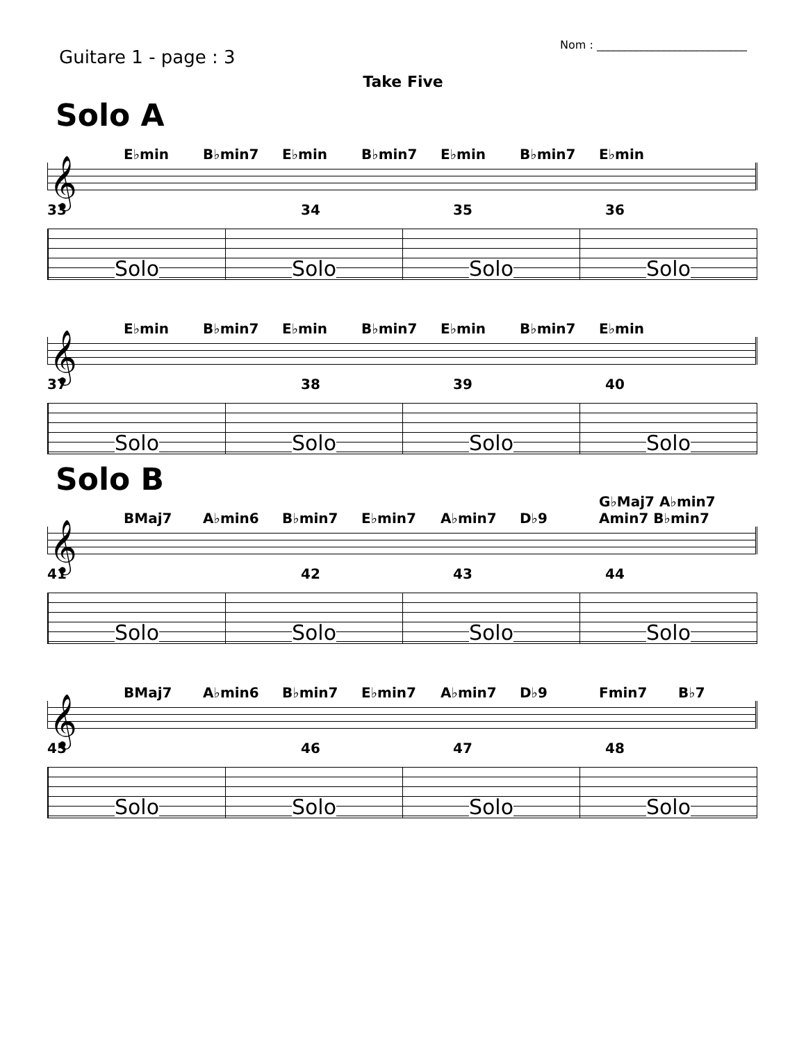Guitare 1 - page : 3
Nom : ___________________________
Take Five
Solo A
E♭min B♭min7 E♭min B♭min7 E♭min B♭min7 E♭min
𝄞
33 34 35 36
Solo Solo Solo Solo
E♭min B♭min7 E♭min B♭min7 E♭min B♭min7 E♭min
𝄞
37 38 39 40
Solo Solo Solo Solo
Solo B
BMaj7 A♭min6 B♭min7 E♭min7 A♭min7 D♭9 G♭Maj7 A♭min7 Amin7 B♭min7
𝄞
41 42 43 44
Solo Solo Solo Solo
BMaj7 A♭min6 B♭min7 E♭min7 A♭min7 D♭9 Fmin7 B♭7
𝄞
45 46 47 48
Solo Solo Solo Solo